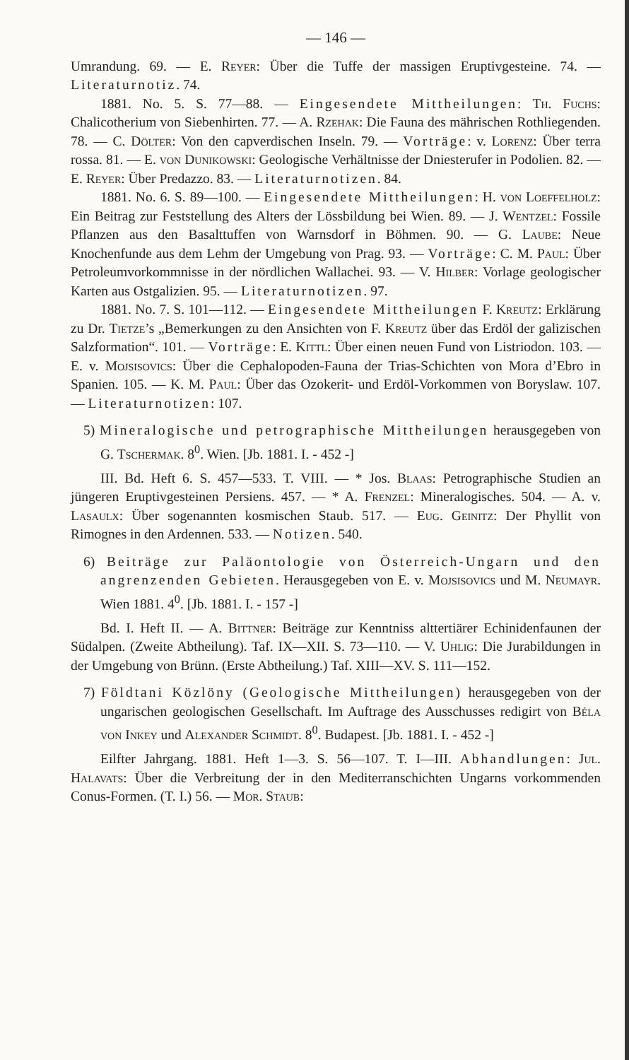— 146 —
Umrandung. 69. — E. Reyer: Über die Tuffe der massigen Eruptivgesteine. 74. — Literaturnotiz. 74.
1881. No. 5. S. 77—88. — Eingesendete Mittheilungen: Th. Fuchs: Chalicotherium von Siebenhirten. 77. — A. Rzehak: Die Fauna des mährischen Rothliegenden. 78. — C. Dölter: Von den capverdischen Inseln. 79. — Vorträge: v. Lorenz: Über terra rossa. 81. — E. von Dunikowski: Geologische Verhältnisse der Dniesterufer in Podolien. 82. — E. Reyer: Über Predazzo. 83. — Literaturnotizen. 84.
1881. No. 6. S. 89—100. — Eingesendete Mittheilungen: H. von Loeffelholz: Ein Beitrag zur Feststellung des Alters der Lössbildung bei Wien. 89. — J. Wentzel: Fossile Pflanzen aus den Basalttuffen von Warnsdorf in Böhmen. 90. — G. Laube: Neue Knochenfunde aus dem Lehm der Umgebung von Prag. 93. — Vorträge: C. M. Paul: Über Petroleumvorkommnisse in der nördlichen Wallachei. 93. — V. Hilber: Vorlage geologischer Karten aus Ostgalizien. 95. — Literaturnotizen. 97.
1881. No. 7. S. 101—112. — Eingesendete Mittheilungen F. Kreutz: Erklärung zu Dr. Tietze’s „Bemerkungen zu den Ansichten von F. Kreutz über das Erdöl der galizischen Salzformation“. 101. — Vorträge: E. Kittl: Über einen neuen Fund von Listriodon. 103. — E. v. Mojsisovics: Über die Cephalopoden-Fauna der Trias-Schichten von Mora d’Ebro in Spanien. 105. — K. M. Paul: Über das Ozokerit- und Erdöl-Vorkommen von Boryslaw. 107. — Literaturnotizen: 107.
5) Mineralogische und petrographische Mittheilungen herausgegeben von G. Tschermak. 8<sup>0</sup>. Wien. [Jb. 1881. I. - 452 -]
III. Bd. Heft 6. S. 457—533. T. VIII. — * Jos. Blaas: Petrographische Studien an jüngeren Eruptivgesteinen Persiens. 457. — * A. Frenzel: Mineralogisches. 504. — A. v. Lasaulx: Über sogenannten kosmischen Staub. 517. — Eug. Geinitz: Der Phyllit von Rimognes in den Ardennen. 533. — Notizen. 540.
6) Beiträge zur Paläontologie von Österreich-Ungarn und den angrenzenden Gebieten. Herausgegeben von E. v. Mojsisovics und M. Neumayr. Wien 1881. 4<sup>0</sup>. [Jb. 1881. I. - 157 -]
Bd. I. Heft II. — A. Bittner: Beiträge zur Kenntniss alttertiärer Echinidenfaunen der Südalpen. (Zweite Abtheilung). Taf. IX—XII. S. 73—110. — V. Uhlig: Die Jurabildungen in der Umgebung von Brünn. (Erste Abtheilung.) Taf. XIII—XV. S. 111—152.
7) Földtani Közlöny (Geologische Mittheilungen) herausgegeben von der ungarischen geologischen Gesellschaft. Im Auftrage des Ausschusses redigirt von Béla von Inkey und Alexander Schmidt. 8<sup>0</sup>. Budapest. [Jb. 1881. I. - 452 -]
Eilfter Jahrgang. 1881. Heft 1—3. S. 56—107. T. I—III. Abhandlungen: Jul. Halavats: Über die Verbreitung der in den Mediterranschichten Ungarns vorkommenden Conus-Formen. (T. I.) 56. — Mor. Staub: